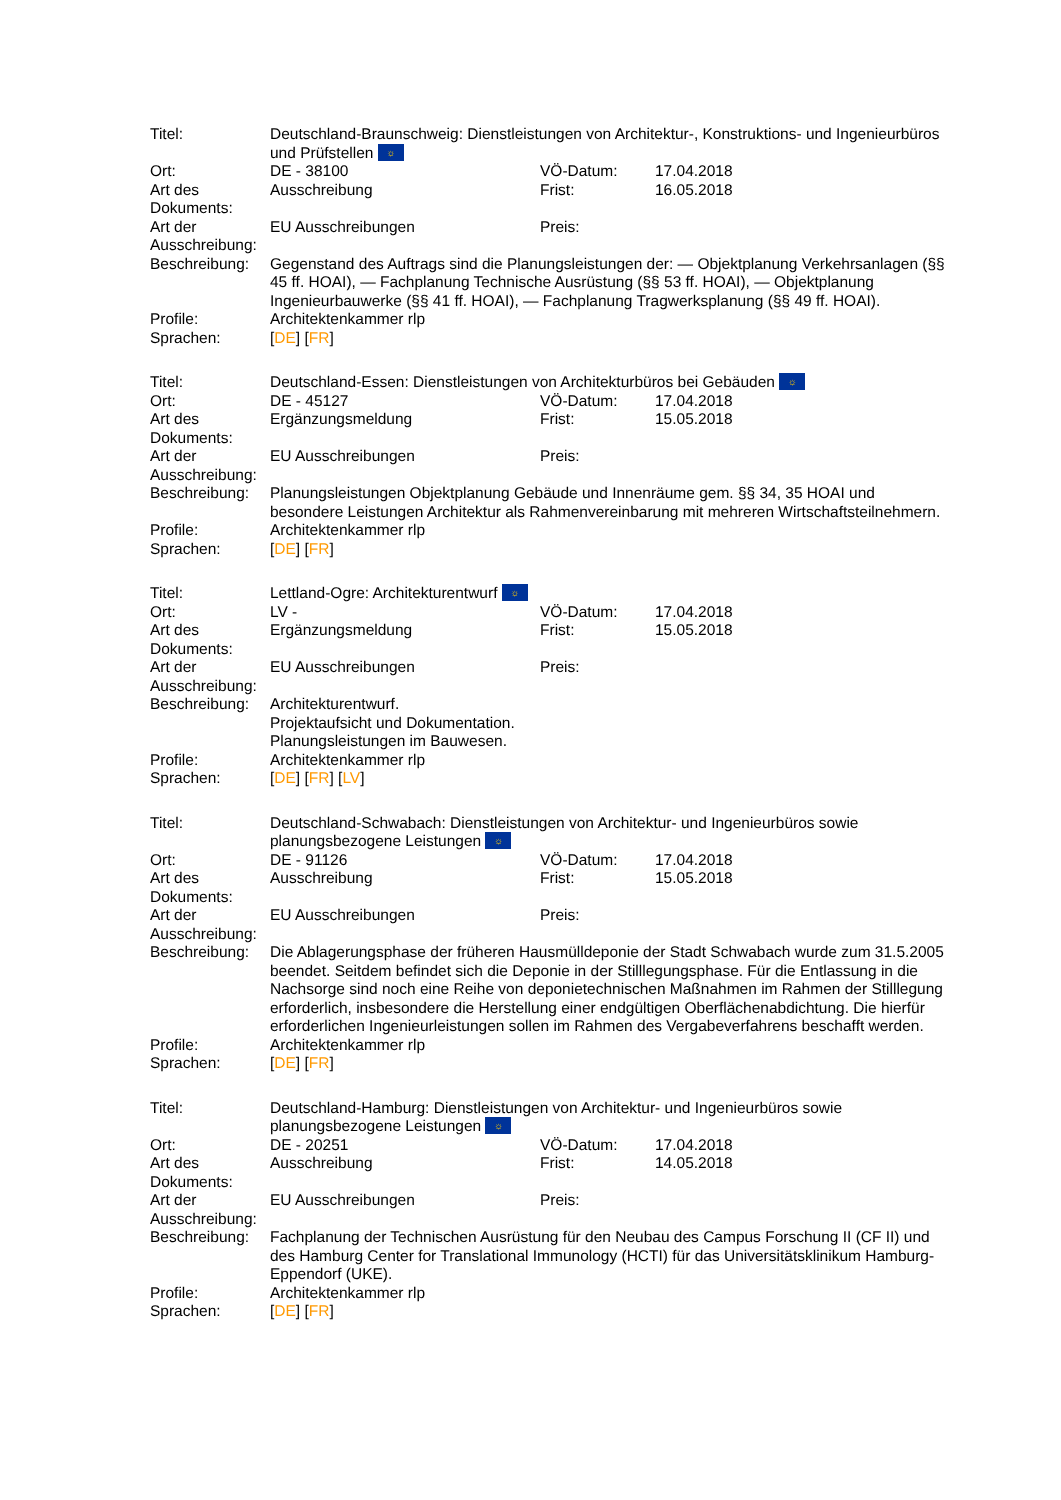| Titel: | Deutschland-Braunschweig: Dienstleistungen von Architektur-, Konstruktions- und Ingenieurbüros und Prüfstellen ☼ | | |
| Ort: | DE - 38100 | VÖ-Datum: | 17.04.2018 |
| Art des Dokuments: | Ausschreibung | Frist: | 16.05.2018 |
| Art der Ausschreibung: | EU Ausschreibungen | Preis: | |
| Beschreibung: | Gegenstand des Auftrags sind die Planungsleistungen der: — Objektplanung Verkehrsanlagen (§§ 45 ff. HOAI), — Fachplanung Technische Ausrüstung (§§ 53 ff. HOAI), — Objektplanung Ingenieurbauwerke (§§ 41 ff. HOAI), — Fachplanung Tragwerksplanung (§§ 49 ff. HOAI). | | |
| Profile: | Architektenkammer rlp | | |
| Sprachen: | [ DE ] [ FR ] | | |
| Titel: | Deutschland-Essen: Dienstleistungen von Architekturbüros bei Gebäuden ☼ | | |
| Ort: | DE - 45127 | VÖ-Datum: | 17.04.2018 |
| Art des Dokuments: | Ergänzungsmeldung | Frist: | 15.05.2018 |
| Art der Ausschreibung: | EU Ausschreibungen | Preis: | |
| Beschreibung: | Planungsleistungen Objektplanung Gebäude und Innenräume gem. §§ 34, 35 HOAI und besondere Leistungen Architektur als Rahmenvereinbarung mit mehreren Wirtschaftsteilnehmern. | | |
| Profile: | Architektenkammer rlp | | |
| Sprachen: | [ DE ] [ FR ] | | |
| Titel: | Lettland-Ogre: Architekturentwurf ☼ | | |
| Ort: | LV - | VÖ-Datum: | 17.04.2018 |
| Art des Dokuments: | Ergänzungsmeldung | Frist: | 15.05.2018 |
| Art der Ausschreibung: | EU Ausschreibungen | Preis: | |
| Beschreibung: | Architekturentwurf. Projektaufsicht und Dokumentation. Planungsleistungen im Bauwesen. | | |
| Profile: | Architektenkammer rlp | | |
| Sprachen: | [ DE ] [ FR ] [ LV ] | | |
| Titel: | Deutschland-Schwabach: Dienstleistungen von Architektur- und Ingenieurbüros sowie planungsbezogene Leistungen ☼ | | |
| Ort: | DE - 91126 | VÖ-Datum: | 17.04.2018 |
| Art des Dokuments: | Ausschreibung | Frist: | 15.05.2018 |
| Art der Ausschreibung: | EU Ausschreibungen | Preis: | |
| Beschreibung: | Die Ablagerungsphase der früheren Hausmülldeponie der Stadt Schwabach wurde zum 31.5.2005 beendet. Seitdem befindet sich die Deponie in der Stilllegungsphase. Für die Entlassung in die Nachsorge sind noch eine Reihe von deponietechnischen Maßnahmen im Rahmen der Stilllegung erforderlich, insbesondere die Herstellung einer endgültigen Oberflächenabdichtung. Die hierfür erforderlichen Ingenieurleistungen sollen im Rahmen des Vergabeverfahrens beschafft werden. | | |
| Profile: | Architektenkammer rlp | | |
| Sprachen: | [ DE ] [ FR ] | | |
| Titel: | Deutschland-Hamburg: Dienstleistungen von Architektur- und Ingenieurbüros sowie planungsbezogene Leistungen ☼ | | |
| Ort: | DE - 20251 | VÖ-Datum: | 17.04.2018 |
| Art des Dokuments: | Ausschreibung | Frist: | 14.05.2018 |
| Art der Ausschreibung: | EU Ausschreibungen | Preis: | |
| Beschreibung: | Fachplanung der Technischen Ausrüstung für den Neubau des Campus Forschung II (CF II) und des Hamburg Center for Translational Immunology (HCTI) für das Universitätsklinikum Hamburg-Eppendorf (UKE). | | |
| Profile: | Architektenkammer rlp | | |
| Sprachen: | [ DE ] [ FR ] | | |